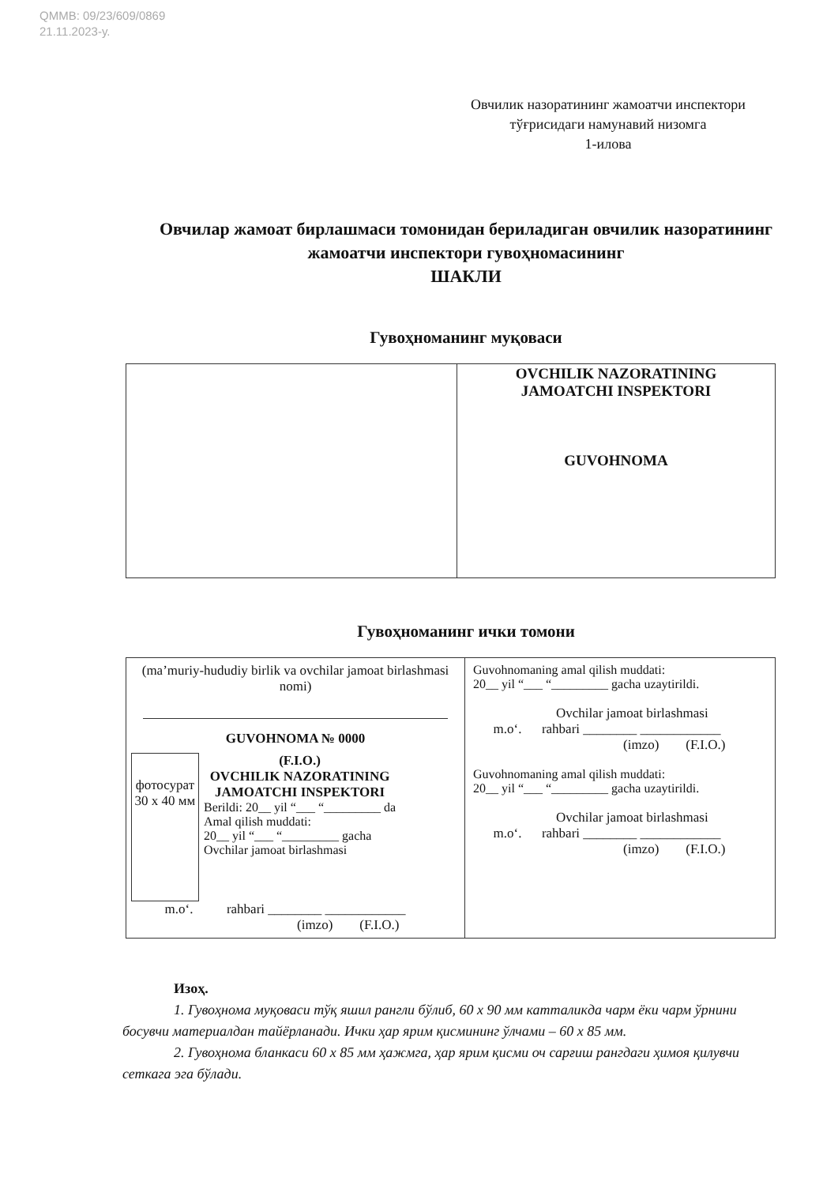QMMB: 09/23/609/0869
21.11.2023-y.
Овчилик назоратининг жамоатчи инспектори
тўғрисидаги намунавий низомга
1-илова
Овчилар жамоат бирлашмаси томонидан бериладиган овчилик назоратининг жамоатчи инспектори гувоҳномасининг
ШАКЛИ
Гувоҳноманинг муқоваси
| | OVCHILIK NAZORATINING JAMOATCHI INSPEKTORI GUVOHNOMA |
Гувоҳноманинг ички томони
| (ma’muriy-hududiy birlik va ovchilar jamoat birlashmasi nomi) GUVOHNOMA № 0000 фотосурат 30 x 40 мм (F.I.O.) OVCHILIK NAZORATINING JAMOATCHI INSPEKTORI Berildi: 20__ yil “___ “_________ da Amal qilish muddati: 20__ yil “___ “_________ gacha Ovchilar jamoat birlashmasi m.o‘. rahbari ________ ____________ (imzo) (F.I.O.) | Guvohnomaning amal qilish muddati: 20__ yil “___ “_________ gacha uzaytirildi. Ovchilar jamoat birlashmasi m.o‘. rahbari ________ ____________ (imzo) (F.I.O.) Guvohnomaning amal qilish muddati: 20__ yil “___ “_________ gacha uzaytirildi. Ovchilar jamoat birlashmasi m.o‘. rahbari ________ ____________ (imzo) (F.I.O.) |
Изоҳ.
1. Гувоҳнома муқоваси тўқ яшил рангли бўлиб, 60 x 90 мм катталикда чарм ёки чарм ўрнини босувчи материалдан тайёрланади. Ички ҳар ярим қисмининг ўлчами – 60 x 85 мм.
2. Гувоҳнома бланкаси 60 x 85 мм ҳажмга, ҳар ярим қисми оч сарғиш рангдаги ҳимоя қилувчи сеткага эга бўлади.